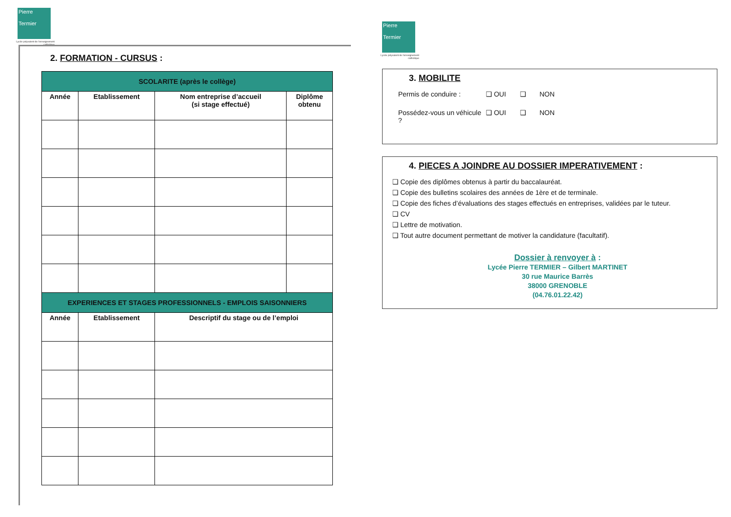Pierre
Termier
Lycée polyvalent de l'enseignement catholique
2. FORMATION - CURSUS :
| SCOLARITE (après le collège) | | | |
| --- | --- | --- | --- |
| Année | Etablissement | Nom entreprise d’accueil (si stage effectué) | Diplôme obtenu |
| EXPERIENCES ET STAGES PROFESSIONNELS - EMPLOIS SAISONNIERS | | | |
| Année | Etablissement | Descriptif du stage ou de l’emploi | |
Pierre
Termier
Lycée polyvalent de l'enseignement catholique
3. MOBILITE
Permis de conduire : ❑ OUI ❑ NON
Possédez-vous un véhicule ? ❑ OUI ❑ NON
4. PIECES A JOINDRE AU DOSSIER IMPERATIVEMENT :
❑ Copie des diplômes obtenus à partir du baccalauréat.
❑ Copie des bulletins scolaires des années de 1ère et de terminale.
❑ Copie des fiches d’évaluations des stages effectués en entreprises, validées par le tuteur.
❑ CV
❑ Lettre de motivation.
❑ Tout autre document permettant de motiver la candidature (facultatif).
Dossier à renvoyer à :
Lycée Pierre TERMIER – Gilbert MARTINET
30 rue Maurice Barrès
38000 GRENOBLE
(04.76.01.22.42)